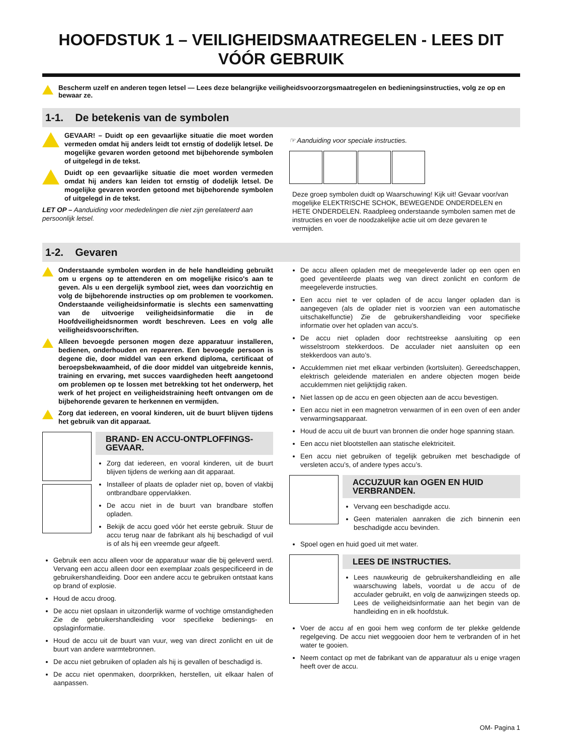HOOFDSTUK 1 – VEILIGHEIDSMAATREGELEN - LEES DIT VÓÓR GEBRUIK
Bescherm uzelf en anderen tegen letsel — Lees deze belangrijke veiligheidsvoorzorgsmaatregelen en bedieningsinstructies, volg ze op en bewaar ze.
1-1. De betekenis van de symbolen
GEVAAR! – Duidt op een gevaarlijke situatie die moet worden vermeden omdat hij anders leidt tot ernstig of dodelijk letsel. De mogelijke gevaren worden getoond met bijbehorende symbolen of uitgelegd in de tekst.
Duidt op een gevaarlijke situatie die moet worden vermeden omdat hij anders kan leiden tot ernstig of dodelijk letsel. De mogelijke gevaren worden getoond met bijbehorende symbolen of uitgelegd in de tekst.
LET OP – Aanduiding voor mededelingen die niet zijn gerelateerd aan persoonlijk letsel.
☞ Aanduiding voor speciale instructies.
Deze groep symbolen duidt op Waarschuwing! Kijk uit! Gevaar voor/van mogelijke ELEKTRISCHE SCHOK, BEWEGENDE ONDERDELEN en HETE ONDERDELEN. Raadpleeg onderstaande symbolen samen met de instructies en voer de noodzakelijke actie uit om deze gevaren te vermijden.
1-2. Gevaren
Onderstaande symbolen worden in de hele handleiding gebruikt om u ergens op te attenderen en om mogelijke risico's aan te geven. Als u een dergelijk symbool ziet, wees dan voorzichtig en volg de bijbehorende instructies op om problemen te voorkomen. Onderstaande veiligheidsinformatie is slechts een samenvatting van de uitvoerige veiligheidsinformatie die in de Hoofdveiligheidsnormen wordt beschreven. Lees en volg alle veiligheidsvoorschriften.
Alleen bevoegde personen mogen deze apparatuur installeren, bedienen, onderhouden en repareren. Een bevoegde persoon is degene die, door middel van een erkend diploma, certificaat of beroepsbekwaamheid, of die door middel van uitgebreide kennis, training en ervaring, met succes vaardigheden heeft aangetoond om problemen op te lossen met betrekking tot het onderwerp, het werk of het project en veiligheidstraining heeft ontvangen om de bijbehorende gevaren te herkennen en vermijden.
Zorg dat iedereen, en vooral kinderen, uit de buurt blijven tijdens het gebruik van dit apparaat.
BRAND- EN ACCU-ONTPLOFFINGS-GEVAAR.
Zorg dat iedereen, en vooral kinderen, uit de buurt blijven tijdens de werking aan dit apparaat.
Installeer of plaats de oplader niet op, boven of vlakbij ontbrandbare oppervlakken.
De accu niet in de buurt van brandbare stoffen opladen.
Bekijk de accu goed vóór het eerste gebruik. Stuur de accu terug naar de fabrikant als hij beschadigd of vuil is of als hij een vreemde geur afgeeft.
Gebruik een accu alleen voor de apparatuur waar die bij geleverd werd. Vervang een accu alleen door een exemplaar zoals gespecificeerd in de gebruikershandleiding. Door een andere accu te gebruiken ontstaat kans op brand of explosie.
Houd de accu droog.
De accu niet opslaan in uitzonderlijk warme of vochtige omstandigheden Zie de gebruikershandleiding voor specifieke bedienings- en opslaginformatie.
Houd de accu uit de buurt van vuur, weg van direct zonlicht en uit de buurt van andere warmtebronnen.
De accu niet gebruiken of opladen als hij is gevallen of beschadigd is.
De accu niet openmaken, doorprikken, herstellen, uit elkaar halen of aanpassen.
De accu alleen opladen met de meegeleverde lader op een open en goed geventileerde plaats weg van direct zonlicht en conform de meegeleverde instructies.
Een accu niet te ver opladen of de accu langer opladen dan is aangegeven (als de oplader niet is voorzien van een automatische uitschakelfunctie) Zie de gebruikershandleiding voor specifieke informatie over het opladen van accu’s.
De accu niet opladen door rechtstreekse aansluiting op een wisselstroom stekkerdoos. De acculader niet aansluiten op een stekkerdoos van auto’s.
Accuklemmen niet met elkaar verbinden (kortsluiten). Gereedschappen, elektrisch geleidende materialen en andere objecten mogen beide accuklemmen niet gelijktijdig raken.
Niet lassen op de accu en geen objecten aan de accu bevestigen.
Een accu niet in een magnetron verwarmen of in een oven of een ander verwarmingsapparaat.
Houd de accu uit de buurt van bronnen die onder hoge spanning staan.
Een accu niet blootstellen aan statische elektriciteit.
Een accu niet gebruiken of tegelijk gebruiken met beschadigde of versleten accu’s, of andere types accu’s.
ACCUZUUR kan OGEN EN HUID VERBRANDEN.
Vervang een beschadigde accu.
Geen materialen aanraken die zich binnenin een beschadigde accu bevinden.
Spoel ogen en huid goed uit met water.
LEES DE INSTRUCTIES.
Lees nauwkeurig de gebruikershandleiding en alle waarschuwing labels, voordat u de accu of de acculader gebruikt, en volg de aanwijzingen steeds op. Lees de veiligheidsinformatie aan het begin van de handleiding en in elk hoofdstuk.
Voer de accu af en gooi hem weg conform de ter plekke geldende regelgeving. De accu niet weggooien door hem te verbranden of in het water te gooien.
Neem contact op met de fabrikant van de apparatuur als u enige vragen heeft over de accu.
OM- Pagina 1